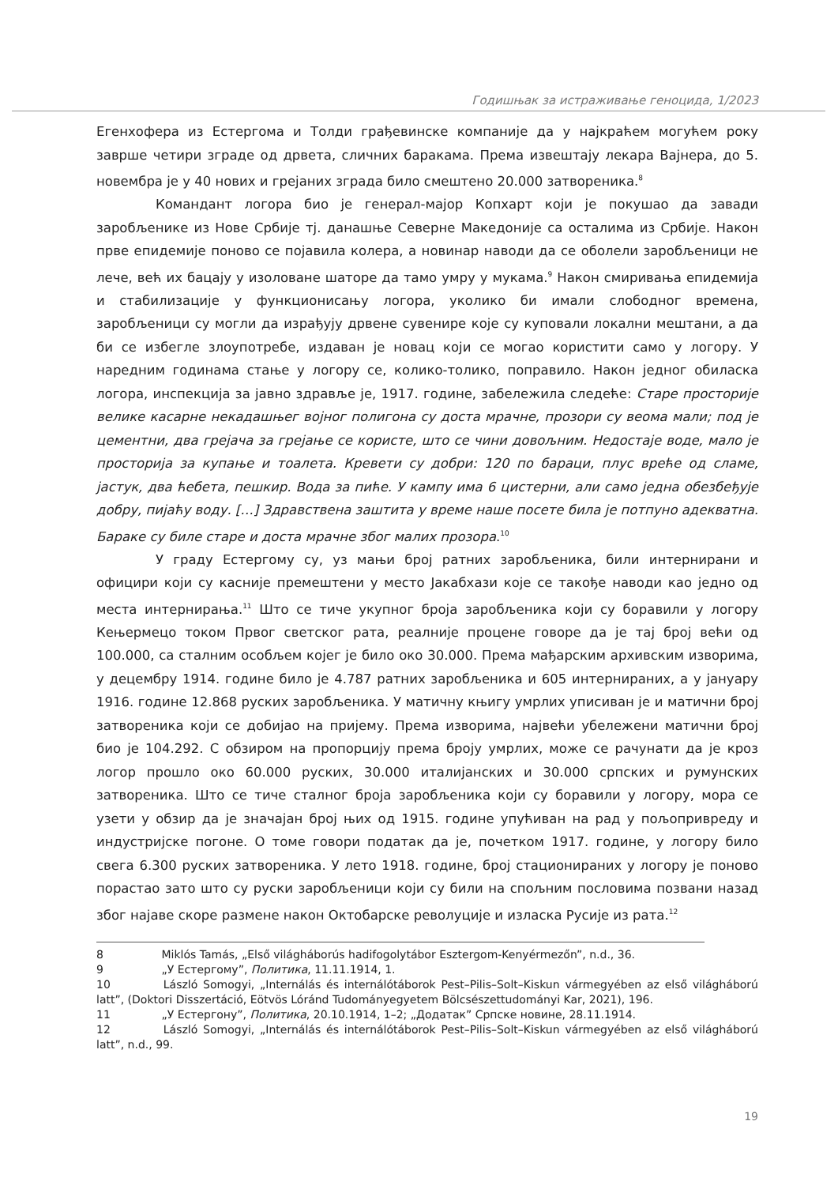Годишњак за истраживање геноцида, 1/2023
Егенхофера из Естергома и Толди грађевинске компаније да у најкраћем могућем року заврше четири зграде од дрвета, сличних баракама. Према извештају лекара Вајнера, до 5. новембра је у 40 нових и грејаних зграда било смештено 20.000 затвореника.<sup>8</sup>
Командант логора био је генерал-мајор Копхарт који је покушао да завади заробљенике из Нове Србије тј. данашње Северне Македоније са осталима из Србије. Након прве епидемије поново се појавила колера, а новинар наводи да се оболели заробљеници не лече, већ их бацају у изоловане шаторе да тамо умру у мукама.<sup>9</sup> Након смиривања епидемија и стабилизације у функционисању логора, уколико би имали слободног времена, заробљеници су могли да израђују дрвене сувенире које су куповали локални мештани, а да би се избегле злоупотребе, издаван је новац који се могао користити само у логору. У наредним годинама стање у логору се, колико-толико, поправило. Након једног обиласка логора, инспекција за јавно здравље је, 1917. године, забележила следеће: Старе просторије велике касарне некадашњег војног полигона су доста мрачне, прозори су веома мали; под је цементни, два грејача за грејање се користе, што се чини довољним. Недостаје воде, мало је просторија за купање и тоалета. Кревети су добри: 120 по бараци, плус вреће од сламе, јастук, два ћебета, пешкир. Вода за пиће. У кампу има 6 цистерни, али само једна обезбеђује добру, пијаћу воду. […] Здравствена заштита у време наше посете била је потпуно адекватна. Бараке су биле старе и доста мрачне због малих прозора.<sup>10</sup>
У граду Естергому су, уз мањи број ратних заробљеника, били интернирани и официри који су касније премештени у место Јакабхази које се такође наводи као једно од места интернирања.<sup>11</sup> Што се тиче укупног броја заробљеника који су боравили у логору Кењермецо током Првог светског рата, реалније процене говоре да је тај број већи од 100.000, са сталним особљем којег је било око 30.000. Према мађарским архивским изворима, у децембру 1914. године било је 4.787 ратних заробљеника и 605 интернираних, а у јануару 1916. године 12.868 руских заробљеника. У матичну књигу умрлих уписиван је и матични број затвореника који се добијао на пријему. Према изворима, највећи убележени матични број био је 104.292. С обзиром на пропорцију према броју умрлих, може се рачунати да је кроз логор прошло око 60.000 руских, 30.000 италијанских и 30.000 српских и румунских затвореника. Што се тиче сталног броја заробљеника који су боравили у логору, мора се узети у обзир да је значајан број њих од 1915. године упућиван на рад у пољопривреду и индустријске погоне. О томе говори податак да је, почетком 1917. године, у логору било свега 6.300 руских затвореника. У лето 1918. године, број стационираних у логору је поново порастао зато што су руски заробљеници који су били на спољним пословима позвани назад због најаве скоре размене након Октобарске револуције и изласка Русије из рата.<sup>12</sup>
8 Miklós Tamás, „Első világháborús hadifogolytábor Esztergom-Kenyérmezőn”, n.d., 36.
9 „У Естергому”, Политика, 11.11.1914, 1.
10 László Somogyi, „Internálás és internálótáborok Pest–Pilis–Solt–Kiskun vármegyében az első világháború latt”, (Doktori Disszertáció, Eötvös Lóránd Tudományegyetem Bölcsészettudományi Kar, 2021), 196.
11 „У Естергону”, Политика, 20.10.1914, 1–2; „Додатак” Српске новине, 28.11.1914.
12 László Somogyi, „Internálás és internálótáborok Pest–Pilis–Solt–Kiskun vármegyében az első világháború latt”, n.d., 99.
19